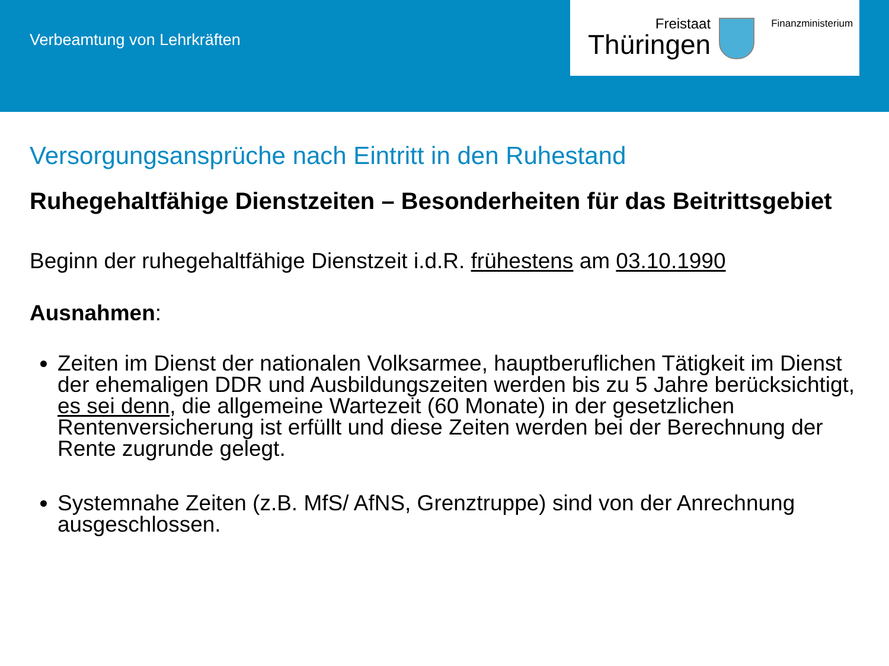Verbeamtung von Lehrkräften
Freistaat
Thüringen
Finanzministerium
Versorgungsansprüche nach Eintritt in den Ruhestand
Ruhegehaltfähige Dienstzeiten – Besonderheiten für das Beitrittsgebiet
Beginn der ruhegehaltfähige Dienstzeit i.d.R. frühestens am 03.10.1990
Ausnahmen:
Zeiten im Dienst der nationalen Volksarmee, hauptberuflichen Tätigkeit im Dienst der ehemaligen DDR und Ausbildungszeiten werden bis zu 5 Jahre berücksichtigt, es sei denn, die allgemeine Wartezeit (60 Monate) in der gesetzlichen Rentenversicherung ist erfüllt und diese Zeiten werden bei der Berechnung der Rente zugrunde gelegt.
Systemnahe Zeiten (z.B. MfS/ AfNS, Grenztruppe) sind von der Anrechnung ausgeschlossen.